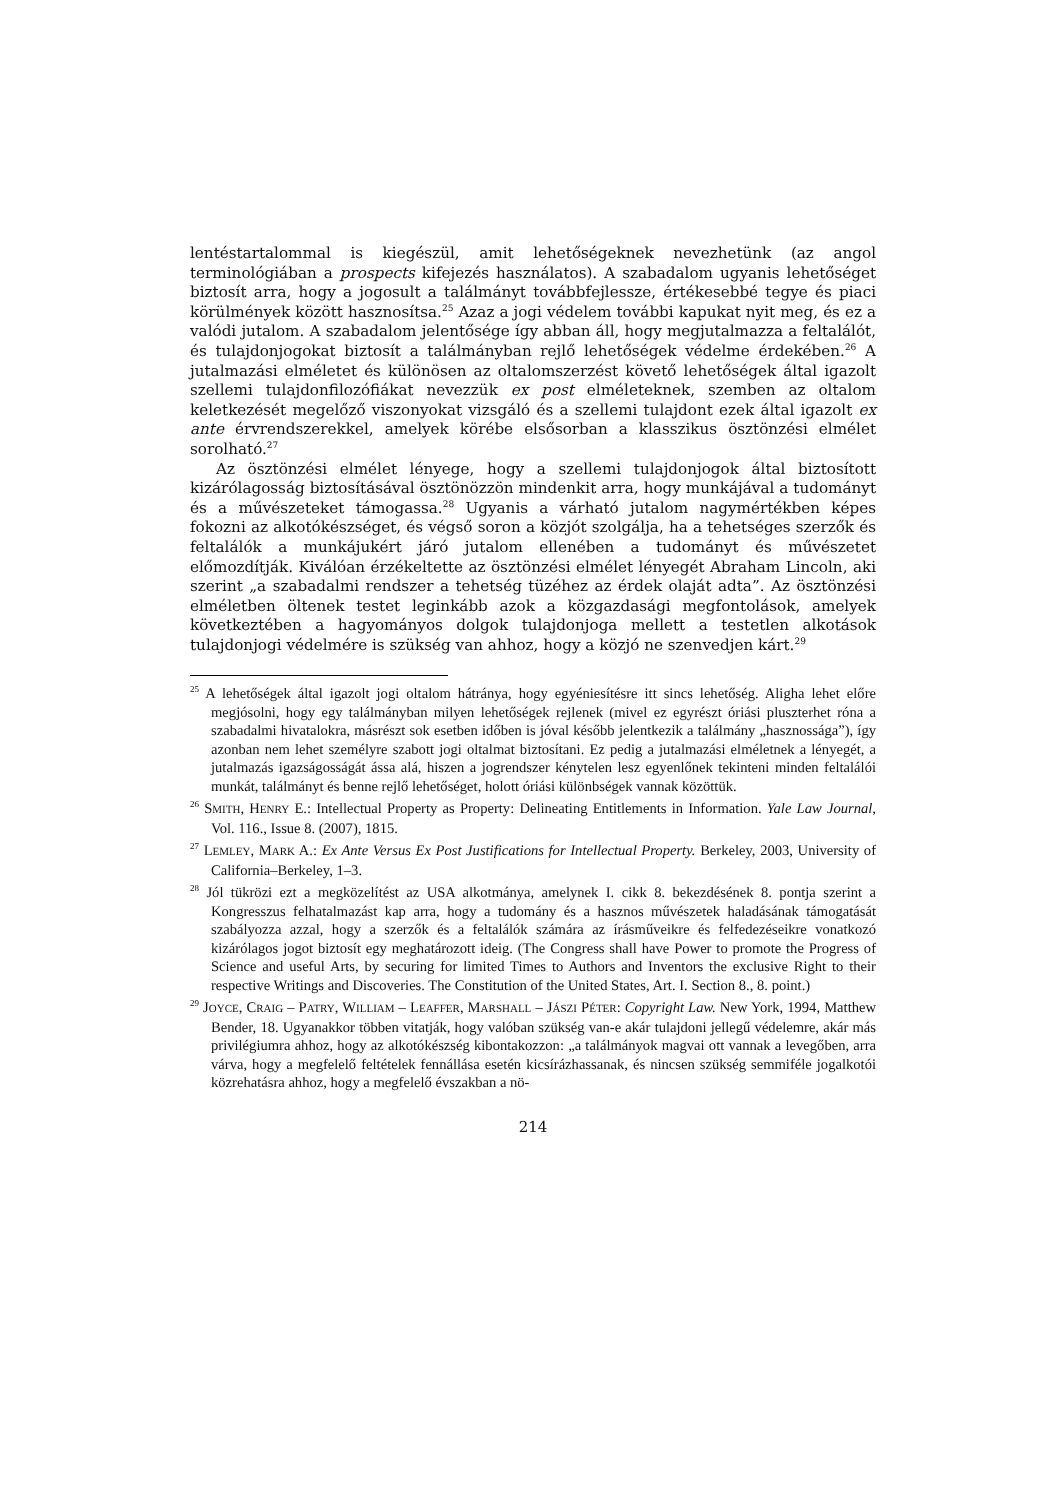lentéstartalommal is kiegészül, amit lehetőségeknek nevezhetünk (az angol terminológiában a prospects kifejezés használatos). A szabadalom ugyanis lehetőséget biztosít arra, hogy a jogosult a találmányt továbbfejlessze, értékesebbé tegye és piaci körülmények között hasznosítsa.<sup>25</sup> Azaz a jogi védelem további kapukat nyit meg, és ez a valódi jutalom. A szabadalom jelentősége így abban áll, hogy megjutalmazza a feltalálót, és tulajdonjogokat biztosít a találmányban rejlő lehetőségek védelme érdekében.<sup>26</sup> A jutalmazási elméletet és különösen az oltalomszerzést követő lehetőségek által igazolt szellemi tulajdonfilozófiákat nevezzük ex post elméleteknek, szemben az oltalom keletkezését megelőző viszonyokat vizsgáló és a szellemi tulajdont ezek által igazolt ex ante érvrendszerekkel, amelyek körébe elsősorban a klasszikus ösztönzési elmélet sorolható.<sup>27</sup>
Az ösztönzési elmélet lényege, hogy a szellemi tulajdonjogok által biztosított kizárólagosság biztosításával ösztönözzön mindenkit arra, hogy munkájával a tudományt és a művészeteket támogassa.<sup>28</sup> Ugyanis a várható jutalom nagymértékben képes fokozni az alkotókészséget, és végső soron a közjót szolgálja, ha a tehetséges szerzők és feltalálók a munkájukért járó jutalom ellenében a tudományt és művészetet előmozdítják. Kiválóan érzékeltette az ösztönzési elmélet lényegét Abraham Lincoln, aki szerint „a szabadalmi rendszer a tehetség tüzéhez az érdek olaját adta”. Az ösztönzési elméletben öltenek testet leginkább azok a közgazdasági megfontolások, amelyek következtében a hagyományos dolgok tulajdonjoga mellett a testetlen alkotások tulajdonjogi védelmére is szükség van ahhoz, hogy a közjó ne szenvedjen kárt.<sup>29</sup>
<sup>25</sup> A lehetőségek által igazolt jogi oltalom hátránya, hogy egyéniesítésre itt sincs lehetőség. Aligha lehet előre megjósolni, hogy egy találmányban milyen lehetőségek rejlenek (mivel ez egyrészt óriási pluszterhet róna a szabadalmi hivatalokra, másrészt sok esetben időben is jóval később jelentkezik a találmány „hasznossága”), így azonban nem lehet személyre szabott jogi oltalmat biztosítani. Ez pedig a jutalmazási elméletnek a lényegét, a jutalmazás igazságosságát ássa alá, hiszen a jogrendszer kénytelen lesz egyenlőnek tekinteni minden feltalálói munkát, találmányt és benne rejlő lehetőséget, holott óriási különbségek vannak közöttük.
<sup>26</sup> SMITH, HENRY E.: Intellectual Property as Property: Delineating Entitlements in Information. Yale Law Journal, Vol. 116., Issue 8. (2007), 1815.
<sup>27</sup> LEMLEY, MARK A.: Ex Ante Versus Ex Post Justifications for Intellectual Property. Berkeley, 2003, University of California–Berkeley, 1–3.
<sup>28</sup> Jól tükrözi ezt a megközelítést az USA alkotmánya, amelynek I. cikk 8. bekezdésének 8. pontja szerint a Kongresszus felhatalmazást kap arra, hogy a tudomány és a hasznos művészetek haladásának támogatását szabályozza azzal, hogy a szerzők és a feltalálók számára az írásműveikre és felfedezéseikre vonatkozó kizárólagos jogot biztosít egy meghatározott ideig. (The Congress shall have Power to promote the Progress of Science and useful Arts, by securing for limited Times to Authors and Inventors the exclusive Right to their respective Writings and Discoveries. The Constitution of the United States, Art. I. Section 8., 8. point.)
<sup>29</sup> JOYCE, CRAIG – PATRY, WILLIAM – LEAFFER, MARSHALL – JÁSZI PÉTER: Copyright Law. New York, 1994, Matthew Bender, 18. Ugyanakkor többen vitatják, hogy valóban szükség van-e akár tulajdoni jellegű védelemre, akár más privilégiumra ahhoz, hogy az alkotókészség kibontakozzon: „a találmányok magvai ott vannak a levegőben, arra várva, hogy a megfelelő feltételek fennállása esetén kicsírázhassanak, és nincsen szükség semmiféle jogalkotói közrehatásra ahhoz, hogy a megfelelő évszakban a nö-
214